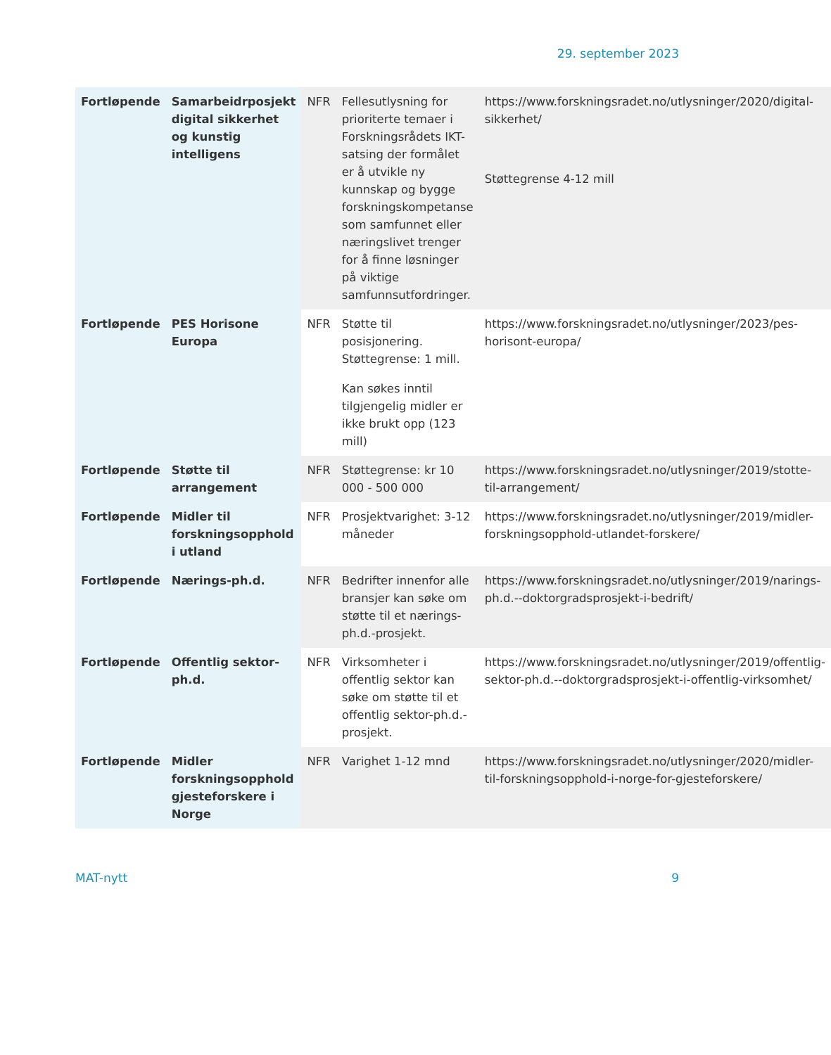29. september 2023
| Fortløpende | Samarbeidrposjekt digital sikkerhet og kunstig intelligens | NFR | Fellesutlysning for prioriterte temaer i Forskningsrådets IKT-satsing der formålet er å utvikle ny kunnskap og bygge forskningskompetanse som samfunnet eller næringslivet trenger for å finne løsninger på viktige samfunnsutfordringer. | https://www.forskningsradet.no/utlysninger/2020/digital-sikkerhet/ Støttegrense 4-12 mill |
| Fortløpende | PES Horisone Europa | NFR | Støtte til posisjonering. Støttegrense: 1 mill. Kan søkes inntil tilgjengelig midler er ikke brukt opp (123 mill) | https://www.forskningsradet.no/utlysninger/2023/pes-horisont-europa/ |
| Fortløpende | Støtte til arrangement | NFR | Støttegrense: kr 10 000 - 500 000 | https://www.forskningsradet.no/utlysninger/2019/stotte-til-arrangement/ |
| Fortløpende | Midler til forskningsopphold i utland | NFR | Prosjektvarighet: 3-12 måneder | https://www.forskningsradet.no/utlysninger/2019/midler-forskningsopphold-utlandet-forskere/ |
| Fortløpende | Nærings-ph.d. | NFR | Bedrifter innenfor alle bransjer kan søke om støtte til et nærings-ph.d.-prosjekt. | https://www.forskningsradet.no/utlysninger/2019/narings-ph.d.--doktorgradsprosjekt-i-bedrift/ |
| Fortløpende | Offentlig sektor-ph.d. | NFR | Virksomheter i offentlig sektor kan søke om støtte til et offentlig sektor-ph.d.-prosjekt. | https://www.forskningsradet.no/utlysninger/2019/offentlig-sektor-ph.d.--doktorgradsprosjekt-i-offentlig-virksomhet/ |
| Fortløpende | Midler forskningsopphold gjesteforskere i Norge | NFR | Varighet 1-12 mnd | https://www.forskningsradet.no/utlysninger/2020/midler-til-forskningsopphold-i-norge-for-gjesteforskere/ |
MAT-nytt 9